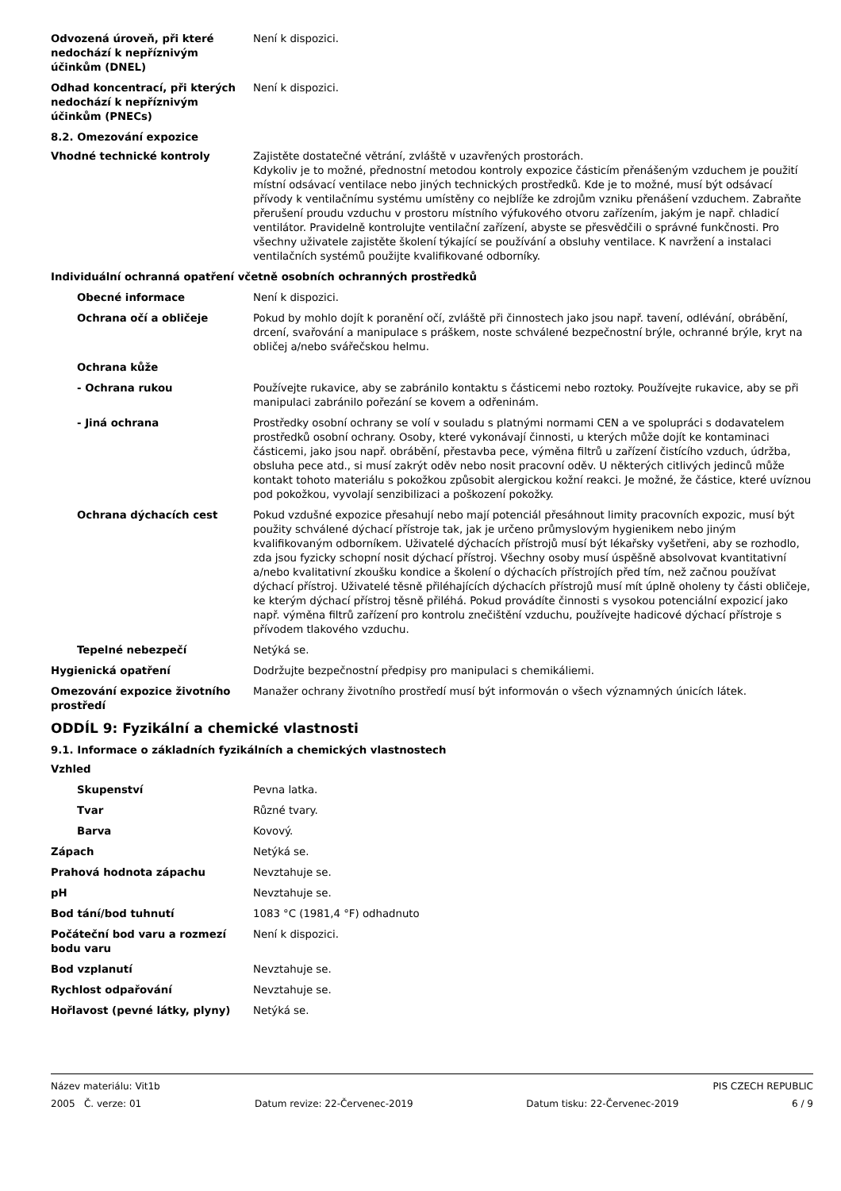Odvozená úroveň, při které nedochází k nepříznivým účinkům (DNEL)
Není k dispozici.
Odhad koncentrací, při kterých nedochází k nepříznivým účinkům (PNECs)
Není k dispozici.
8.2. Omezování expozice
Vhodné technické kontroly Zajistěte dostatečné větrání, zvláště v uzavřených prostorách.
Kdykoliv je to možné, přednostní metodou kontroly expozice částicím přenášeným vzduchem je použití místní odsávací ventilace nebo jiných technických prostředků. Kde je to možné, musí být odsávací přívody k ventilačnímu systému umístěny co nejblíže ke zdrojům vzniku přenášení vzduchem. Zabraňte přerušení proudu vzduchu v prostoru místního výfukového otvoru zařízením, jakým je např. chladicí ventilátor. Pravidelně kontrolujte ventilační zařízení, abyste se přesvědčili o správné funkčnosti. Pro všechny uživatele zajistěte školení týkající se používání a obsluhy ventilace. K navržení a instalaci ventilačních systémů použijte kvalifikované odborníky.
Individuální ochranná opatření včetně osobních ochranných prostředků
Obecné informace Není k dispozici.
Ochrana očí a obličeje Pokud by mohlo dojít k poranění očí, zvláště při činnostech jako jsou např. tavení, odlévání, obrábění, drcení, svařování a manipulace s práškem, noste schválené bezpečnostní brýle, ochranné brýle, kryt na obličej a/nebo svářečskou helmu.
Ochrana kůže
- Ochrana rukou Používejte rukavice, aby se zabránilo kontaktu s částicemi nebo roztoky. Používejte rukavice, aby se při manipulaci zabránilo pořezání se kovem a odřeninám.
- Jiná ochrana Prostředky osobní ochrany se volí v souladu s platnými normami CEN a ve spolupráci s dodavatelem prostředků osobní ochrany. Osoby, které vykonávají činnosti, u kterých může dojít ke kontaminaci částicemi, jako jsou např. obrábění, přestavba pece, výměna filtrů u zařízení čistícího vzduch, údržba, obsluha pece atd., si musí zakrýt oděv nebo nosit pracovní oděv. U některých citlivých jedinců může kontakt tohoto materiálu s pokožkou způsobit alergickou kožní reakci. Je možné, že částice, které uvíznou pod pokožkou, vyvolají senzibilizaci a poškození pokožky.
Ochrana dýchacích cest Pokud vzdušné expozice přesahují nebo mají potenciál přesáhnout limity pracovních expozic, musí být použity schválené dýchací přístroje tak, jak je určeno průmyslovým hygienikem nebo jiným kvalifikovaným odborníkem. Uživatelé dýchacích přístrojů musí být lékařsky vyšetřeni, aby se rozhodlo, zda jsou fyzicky schopní nosit dýchací přístroj. Všechny osoby musí úspěšně absolvovat kvantitativní a/nebo kvalitativní zkoušku kondice a školení o dýchacích přístrojích před tím, než začnou používat dýchací přístroj. Uživatelé těsně přiléhajících dýchacích přístrojů musí mít úplně oholeny ty části obličeje, ke kterým dýchací přístroj těsně přiléhá. Pokud provádíte činnosti s vysokou potenciální expozicí jako např. výměna filtrů zařízení pro kontrolu znečištění vzduchu, používejte hadicové dýchací přístroje s přívodem tlakového vzduchu.
Tepelné nebezpečí Netýká se.
Hygienická opatření Dodržujte bezpečnostní předpisy pro manipulaci s chemikáliemi.
Omezování expozice životního prostředí
Manažer ochrany životního prostředí musí být informován o všech významných únicích látek.
ODDÍL 9: Fyzikální a chemické vlastnosti
9.1. Informace o základních fyzikálních a chemických vlastnostech
Vzhled
Skupenství Pevna latka.
Tvar Různé tvary.
Barva Kovový.
Zápach Netýká se.
Prahová hodnota zápachu Nevztahuje se.
pH Nevztahuje se.
Bod tání/bod tuhnutí 1083 °C (1981,4 °F) odhadnuto
Počáteční bod varu a rozmezí bodu varu
Není k dispozici.
Bod vzplanutí Nevztahuje se.
Rychlost odpařování Nevztahuje se.
Hořlavost (pevné látky, plyny) Netýká se.
Název materiálu: Vit1b PIS CZECH REPUBLIC
2005 Č. verze: 01 Datum revize: 22-Červenec-2019 Datum tisku: 22-Červenec-2019 6 / 9